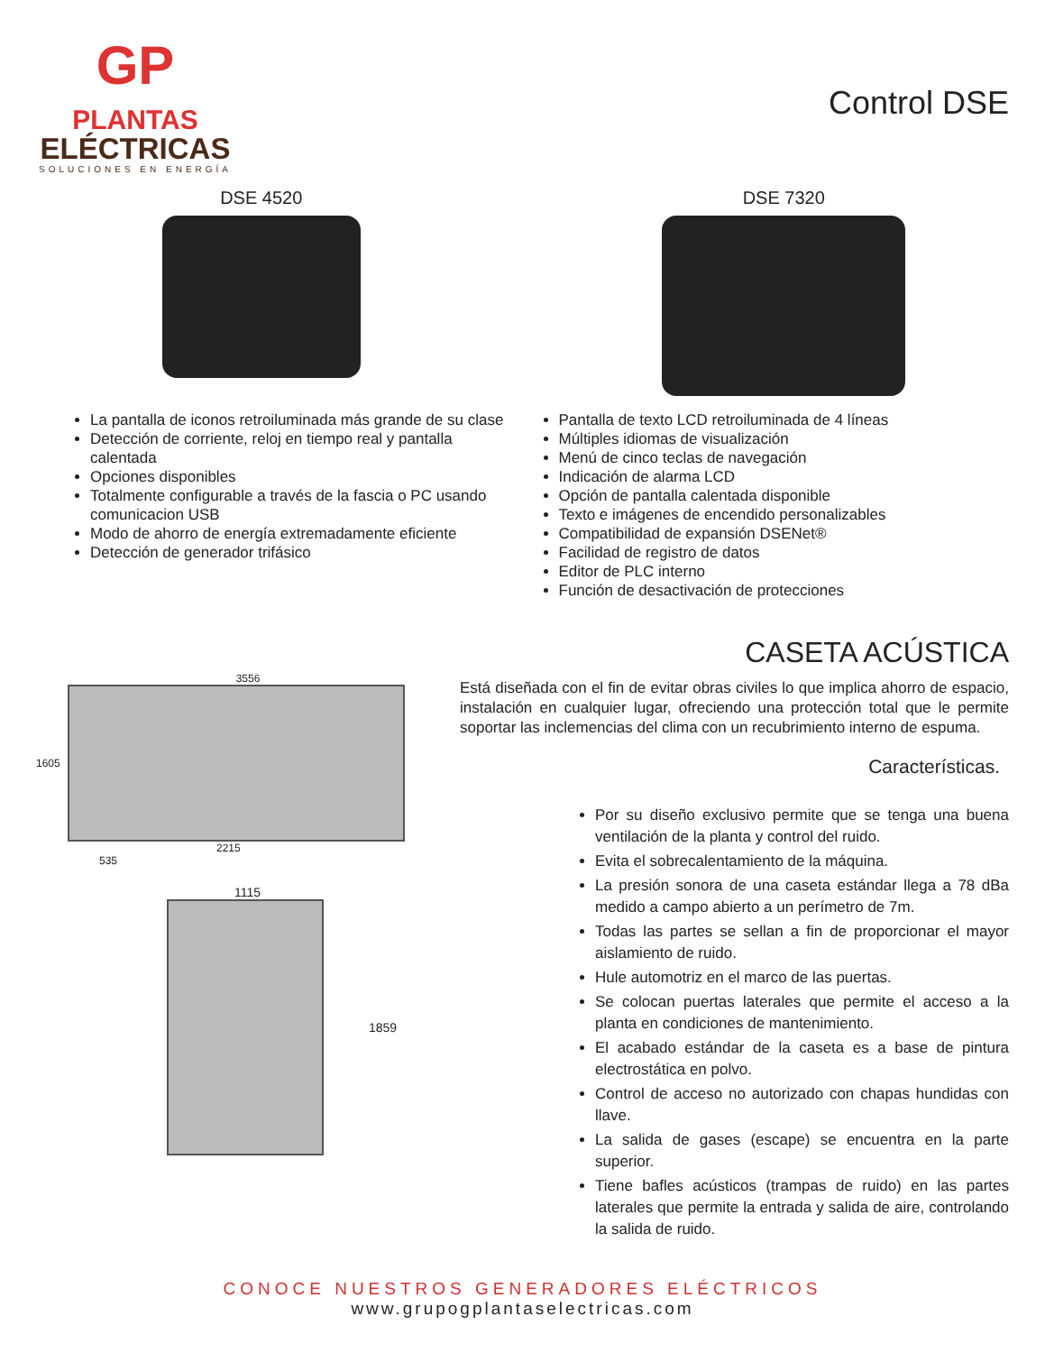GP
PLANTAS
ELÉCTRICAS
SOLUCIONES EN ENERGÍA
Control DSE
DSE 4520 DSE 7320
La pantalla de iconos retroiluminada más grande de su clase
Detección de corriente, reloj en tiempo real y pantalla calentada
Opciones disponibles
Totalmente configurable a través de la fascia o PC usando comunicacion USB
Modo de ahorro de energía extremadamente eficiente
Detección de generador trifásico
Pantalla de texto LCD retroiluminada de 4 líneas
Múltiples idiomas de visualización
Menú de cinco teclas de navegación
Indicación de alarma LCD
Opción de pantalla calentada disponible
Texto e imágenes de encendido personalizables
Compatibilidad de expansión DSENet®
Facilidad de registro de datos
Editor de PLC interno
Función de desactivación de protecciones
3556
1605
2215
535
1115
1859
CASETA ACÚSTICA
Está diseñada con el fin de evitar obras civiles lo que implica ahorro de espacio, instalación en cualquier lugar, ofreciendo una protección total que le permite soportar las inclemencias del clima con un recubrimiento interno de espuma.
Características.
Por su diseño exclusivo permite que se tenga una buena ventilación de la planta y control del ruido.
Evita el sobrecalentamiento de la máquina.
La presión sonora de una caseta estándar llega a 78 dBa medido a campo abierto a un perímetro de 7m.
Todas las partes se sellan a fin de proporcionar el mayor aislamiento de ruido.
Hule automotriz en el marco de las puertas.
Se colocan puertas laterales que permite el acceso a la planta en condiciones de mantenimiento.
El acabado estándar de la caseta es a base de pintura electrostática en polvo.
Control de acceso no autorizado con chapas hundidas con llave.
La salida de gases (escape) se encuentra en la parte superior.
Tiene bafles acústicos (trampas de ruido) en las partes laterales que permite la entrada y salida de aire, controlando la salida de ruido.
CONOCE NUESTROS GENERADORES ELÉCTRICOS
www.grupogplantaselectricas.com